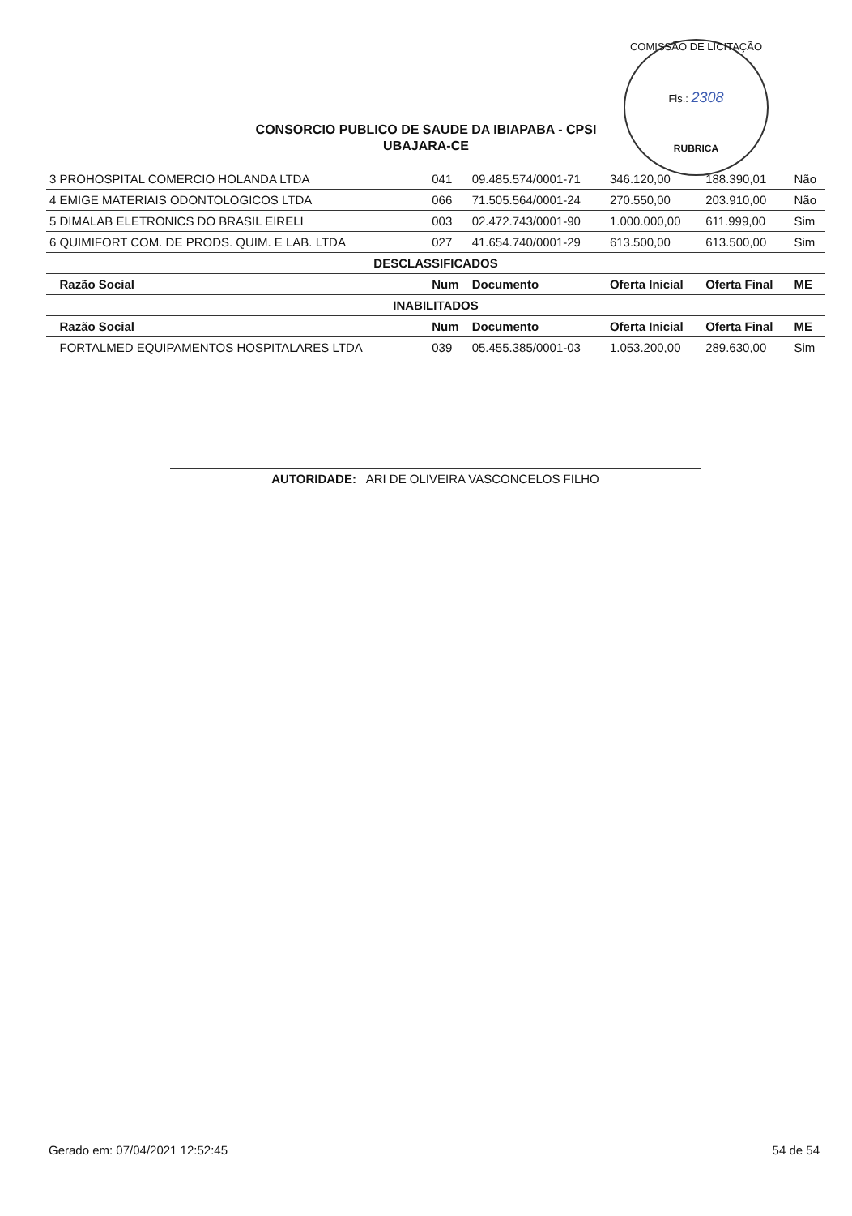COMISSÃO DE LICITAÇÃO
Fls.: 2308
RUBRICA
CONSORCIO PUBLICO DE SAUDE DA IBIAPABA - CPSI
UBAJARA-CE
| 3 PROHOSPITAL COMERCIO HOLANDA LTDA | 041 | 09.485.574/0001-71 | 346.120,00 | 188.390,01 | Não |
| 4 EMIGE MATERIAIS ODONTOLOGICOS LTDA | 066 | 71.505.564/0001-24 | 270.550,00 | 203.910,00 | Não |
| 5 DIMALAB ELETRONICS DO BRASIL EIRELI | 003 | 02.472.743/0001-90 | 1.000.000,00 | 611.999,00 | Sim |
| 6 QUIMIFORT COM. DE PRODS. QUIM. E LAB. LTDA | 027 | 41.654.740/0001-29 | 613.500,00 | 613.500,00 | Sim |
| DESCLASSIFICADOS | | | | | |
| Razão Social | Num | Documento | Oferta Inicial | Oferta Final | ME |
| INABILITADOS | | | | | |
| Razão Social | Num | Documento | Oferta Inicial | Oferta Final | ME |
| FORTALMED EQUIPAMENTOS HOSPITALARES LTDA | 039 | 05.455.385/0001-03 | 1.053.200,00 | 289.630,00 | Sim |
AUTORIDADE: ARI DE OLIVEIRA VASCONCELOS FILHO
Gerado em: 07/04/2021 12:52:45 54 de 54